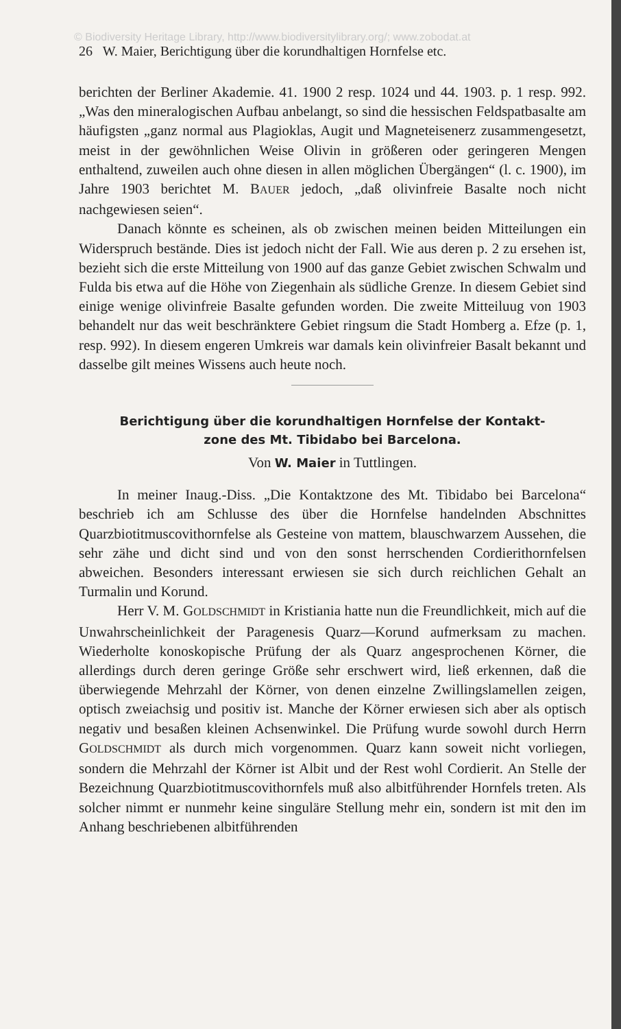© Biodiversity Heritage Library, http://www.biodiversitylibrary.org/; www.zobodat.at
26 W. Maier, Berichtigung über die korundhaltigen Hornfelse etc.
berichten der Berliner Akademie. 41. 1900 2 resp. 1024 und 44. 1903. p. 1 resp. 992. „Was den mineralogischen Aufbau anbelangt, so sind die hessischen Feldspatbasalte am häufigsten „ganz normal aus Plagioklas, Augit und Magneteisenerz zusammengesetzt, meist in der gewöhnlichen Weise Olivin in größeren oder geringeren Mengen enthaltend, zuweilen auch ohne diesen in allen möglichen Übergängen“ (l. c. 1900), im Jahre 1903 berichtet M. BAUER jedoch, „daß olivinfreie Basalte noch nicht nachgewiesen seien“.
Danach könnte es scheinen, als ob zwischen meinen beiden Mitteilungen ein Widerspruch bestände. Dies ist jedoch nicht der Fall. Wie aus deren p. 2 zu ersehen ist, bezieht sich die erste Mitteilung von 1900 auf das ganze Gebiet zwischen Schwalm und Fulda bis etwa auf die Höhe von Ziegenhain als südliche Grenze. In diesem Gebiet sind einige wenige olivinfreie Basalte gefunden worden. Die zweite Mitteiluug von 1903 behandelt nur das weit beschränktere Gebiet ringsum die Stadt Homberg a. Efze (p. 1, resp. 992). In diesem engeren Umkreis war damals kein olivinfreier Basalt bekannt und dasselbe gilt meines Wissens auch heute noch.
Berichtigung über die korundhaltigen Hornfelse der Kontakt-
zone des Mt. Tibidabo bei Barcelona.
Von W. Maier in Tuttlingen.
In meiner Inaug.-Diss. „Die Kontaktzone des Mt. Tibidabo bei Barcelona“ beschrieb ich am Schlusse des über die Hornfelse handelnden Abschnittes Quarzbiotitmuscovithornfelse als Gesteine von mattem, blauschwarzem Aussehen, die sehr zähe und dicht sind und von den sonst herrschenden Cordierithornfelsen abweichen. Besonders interessant erwiesen sie sich durch reichlichen Gehalt an Turmalin und Korund.
Herr V. M. GOLDSCHMIDT in Kristiania hatte nun die Freundlichkeit, mich auf die Unwahrscheinlichkeit der Paragenesis Quarz—Korund aufmerksam zu machen. Wiederholte konoskopische Prüfung der als Quarz angesprochenen Körner, die allerdings durch deren geringe Größe sehr erschwert wird, ließ erkennen, daß die überwiegende Mehrzahl der Körner, von denen einzelne Zwillingslamellen zeigen, optisch zweiachsig und positiv ist. Manche der Körner erwiesen sich aber als optisch negativ und besaßen kleinen Achsenwinkel. Die Prüfung wurde sowohl durch Herrn GOLDSCHMIDT als durch mich vorgenommen. Quarz kann soweit nicht vorliegen, sondern die Mehrzahl der Körner ist Albit und der Rest wohl Cordierit. An Stelle der Bezeichnung Quarzbiotitmuscovithornfels muß also albitführender Hornfels treten. Als solcher nimmt er nunmehr keine singuläre Stellung mehr ein, sondern ist mit den im Anhang beschriebenen albitführenden